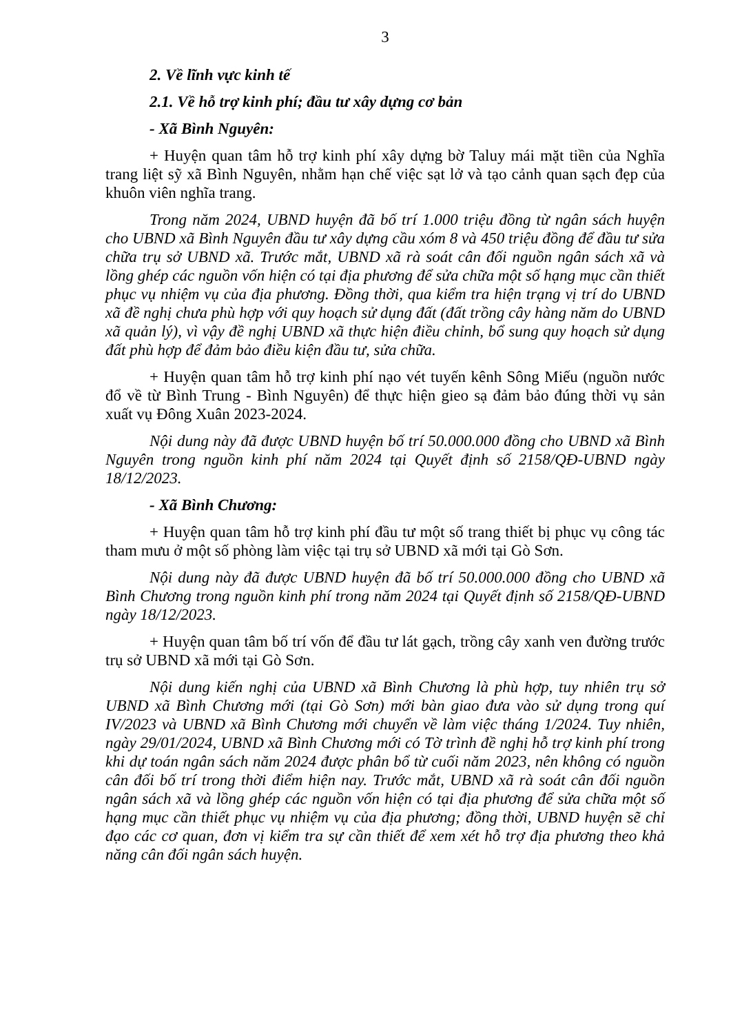3
2. Về lĩnh vực kinh tế
2.1. Về hỗ trợ kinh phí; đầu tư xây dựng cơ bản
- Xã Bình Nguyên:
+ Huyện quan tâm hỗ trợ kinh phí xây dựng bờ Taluy mái mặt tiền của Nghĩa trang liệt sỹ xã Bình Nguyên, nhằm hạn chế việc sạt lở và tạo cảnh quan sạch đẹp của khuôn viên nghĩa trang.
Trong năm 2024, UBND huyện đã bố trí 1.000 triệu đồng từ ngân sách huyện cho UBND xã Bình Nguyên đầu tư xây dựng cầu xóm 8 và 450 triệu đồng để đầu tư sửa chữa trụ sở UBND xã. Trước mắt, UBND xã rà soát cân đối nguồn ngân sách xã và lồng ghép các nguồn vốn hiện có tại địa phương để sửa chữa một số hạng mục cần thiết phục vụ nhiệm vụ của địa phương. Đồng thời, qua kiểm tra hiện trạng vị trí do UBND xã đề nghị chưa phù hợp với quy hoạch sử dụng đất (đất trồng cây hàng năm do UBND xã quản lý), vì vậy đề nghị UBND xã thực hiện điều chỉnh, bổ sung quy hoạch sử dụng đất phù hợp để đảm bảo điều kiện đầu tư, sửa chữa.
+ Huyện quan tâm hỗ trợ kinh phí nạo vét tuyến kênh Sông Miếu (nguồn nước đổ về từ Bình Trung - Bình Nguyên) để thực hiện gieo sạ đảm bảo đúng thời vụ sản xuất vụ Đông Xuân 2023-2024.
Nội dung này đã được UBND huyện bố trí 50.000.000 đồng cho UBND xã Bình Nguyên trong nguồn kinh phí năm 2024 tại Quyết định số 2158/QĐ-UBND ngày 18/12/2023.
- Xã Bình Chương:
+ Huyện quan tâm hỗ trợ kinh phí đầu tư một số trang thiết bị phục vụ công tác tham mưu ở một số phòng làm việc tại trụ sở UBND xã mới tại Gò Sơn.
Nội dung này đã được UBND huyện đã bố trí 50.000.000 đồng cho UBND xã Bình Chương trong nguồn kinh phí trong năm 2024 tại Quyết định số 2158/QĐ-UBND ngày 18/12/2023.
+ Huyện quan tâm bố trí vốn để đầu tư lát gạch, trồng cây xanh ven đường trước trụ sở UBND xã mới tại Gò Sơn.
Nội dung kiến nghị của UBND xã Bình Chương là phù hợp, tuy nhiên trụ sở UBND xã Bình Chương mới (tại Gò Sơn) mới bàn giao đưa vào sử dụng trong quí IV/2023 và UBND xã Bình Chương mới chuyển về làm việc tháng 1/2024. Tuy nhiên, ngày 29/01/2024, UBND xã Bình Chương mới có Tờ trình đề nghị hỗ trợ kinh phí trong khi dự toán ngân sách năm 2024 được phân bổ từ cuối năm 2023, nên không có nguồn cân đối bố trí trong thời điểm hiện nay. Trước mắt, UBND xã rà soát cân đối nguồn ngân sách xã và lồng ghép các nguồn vốn hiện có tại địa phương để sửa chữa một số hạng mục cần thiết phục vụ nhiệm vụ của địa phương; đồng thời, UBND huyện sẽ chỉ đạo các cơ quan, đơn vị kiểm tra sự cần thiết để xem xét hỗ trợ địa phương theo khả năng cân đối ngân sách huyện.